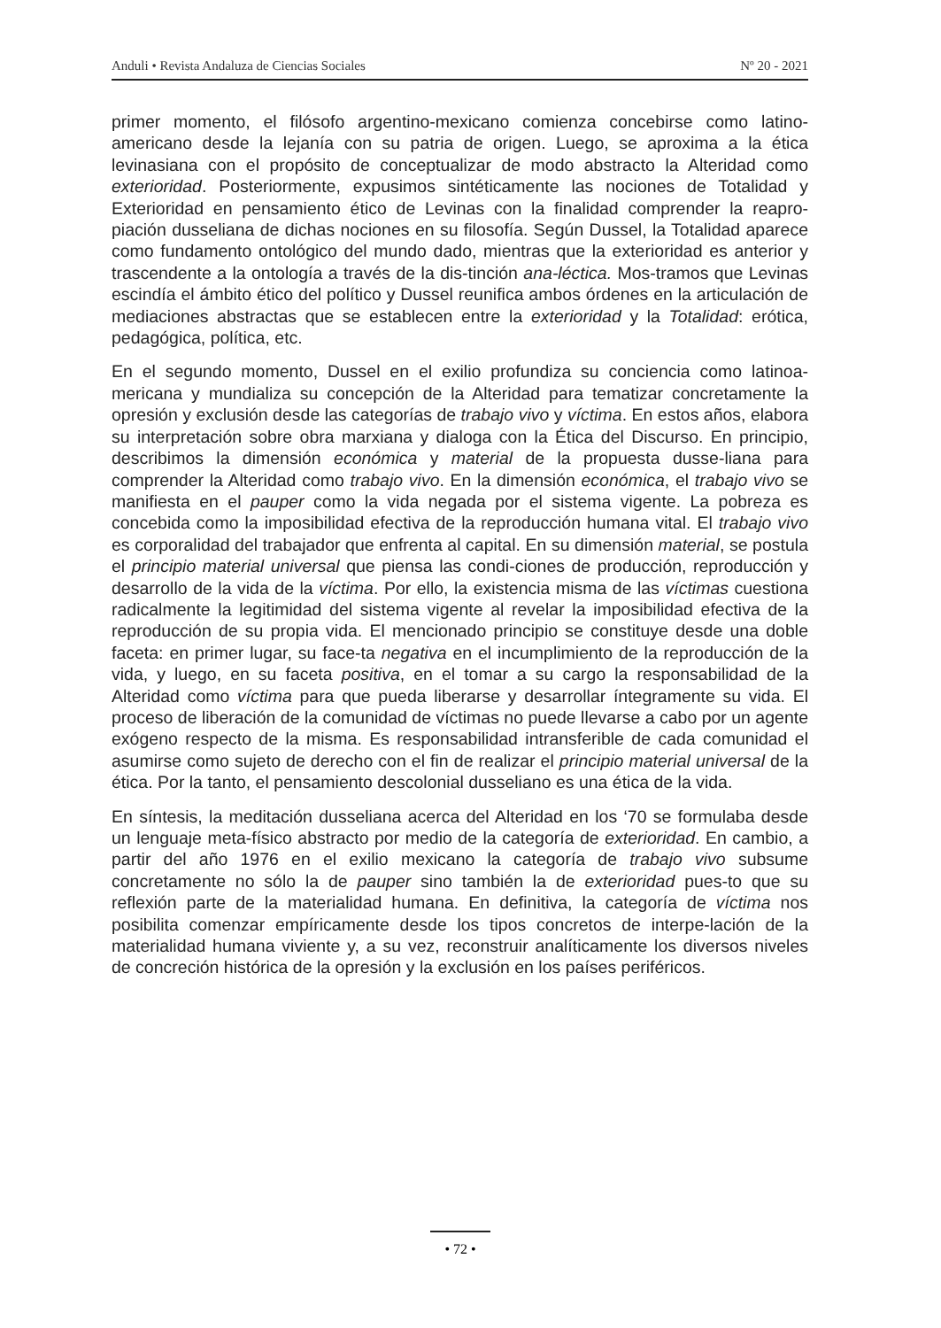Anduli • Revista Andaluza de Ciencias Sociales Nº 20 - 2021
primer momento, el filósofo argentino-mexicano comienza concebirse como latino-americano desde la lejanía con su patria de origen. Luego, se aproxima a la ética levinasiana con el propósito de conceptualizar de modo abstracto la Alteridad como exterioridad. Posteriormente, expusimos sintéticamente las nociones de Totalidad y Exterioridad en pensamiento ético de Levinas con la finalidad comprender la reapro-piación dusseliana de dichas nociones en su filosofía. Según Dussel, la Totalidad aparece como fundamento ontológico del mundo dado, mientras que la exterioridad es anterior y trascendente a la ontología a través de la dis-tinción ana-léctica. Mos-tramos que Levinas escindía el ámbito ético del político y Dussel reunifica ambos órdenes en la articulación de mediaciones abstractas que se establecen entre la exterioridad y la Totalidad: erótica, pedagógica, política, etc.
En el segundo momento, Dussel en el exilio profundiza su conciencia como latinoa-mericana y mundializa su concepción de la Alteridad para tematizar concretamente la opresión y exclusión desde las categorías de trabajo vivo y víctima. En estos años, elabora su interpretación sobre obra marxiana y dialoga con la Ética del Discurso. En principio, describimos la dimensión económica y material de la propuesta dusse-liana para comprender la Alteridad como trabajo vivo. En la dimensión económica, el trabajo vivo se manifiesta en el pauper como la vida negada por el sistema vigente. La pobreza es concebida como la imposibilidad efectiva de la reproducción humana vital. El trabajo vivo es corporalidad del trabajador que enfrenta al capital. En su dimensión material, se postula el principio material universal que piensa las condi-ciones de producción, reproducción y desarrollo de la vida de la víctima. Por ello, la existencia misma de las víctimas cuestiona radicalmente la legitimidad del sistema vigente al revelar la imposibilidad efectiva de la reproducción de su propia vida. El mencionado principio se constituye desde una doble faceta: en primer lugar, su face-ta negativa en el incumplimiento de la reproducción de la vida, y luego, en su faceta positiva, en el tomar a su cargo la responsabilidad de la Alteridad como víctima para que pueda liberarse y desarrollar íntegramente su vida. El proceso de liberación de la comunidad de víctimas no puede llevarse a cabo por un agente exógeno respecto de la misma. Es responsabilidad intransferible de cada comunidad el asumirse como sujeto de derecho con el fin de realizar el principio material universal de la ética. Por la tanto, el pensamiento descolonial dusseliano es una ética de la vida.
En síntesis, la meditación dusseliana acerca del Alteridad en los ‘70 se formulaba desde un lenguaje meta-físico abstracto por medio de la categoría de exterioridad. En cambio, a partir del año 1976 en el exilio mexicano la categoría de trabajo vivo subsume concretamente no sólo la de pauper sino también la de exterioridad pues-to que su reflexión parte de la materialidad humana. En definitiva, la categoría de víctima nos posibilita comenzar empíricamente desde los tipos concretos de interpe-lación de la materialidad humana viviente y, a su vez, reconstruir analíticamente los diversos niveles de concreción histórica de la opresión y la exclusión en los países periféricos.
• 72 •